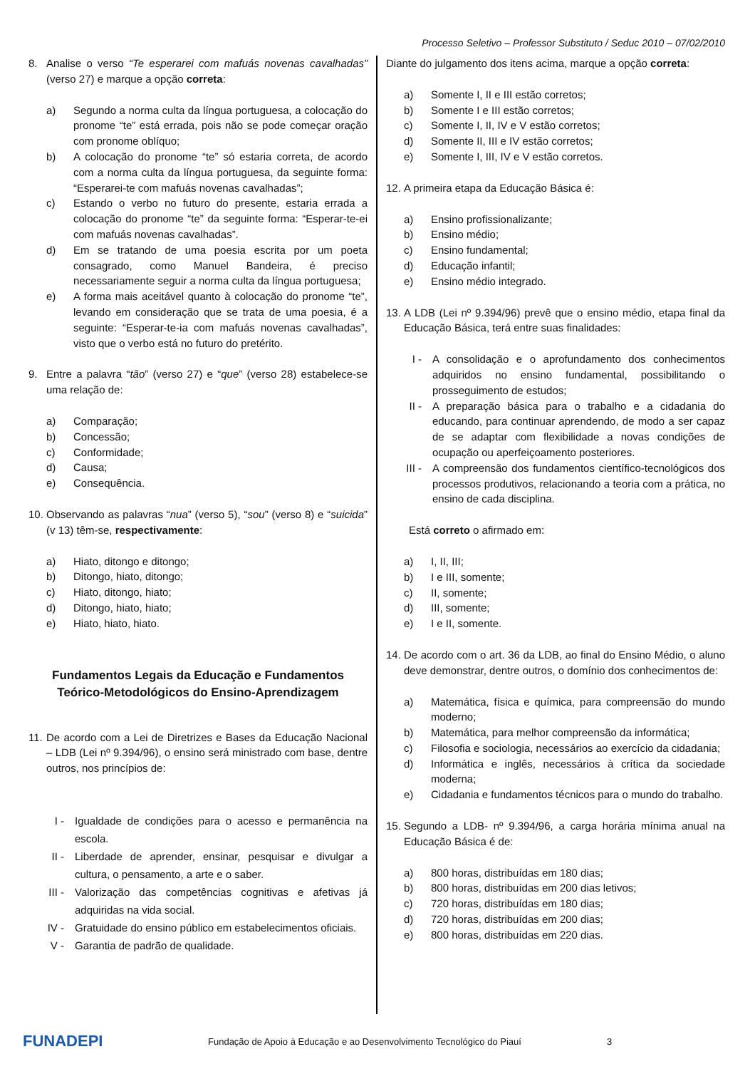Processo Seletivo – Professor Substituto / Seduc 2010 – 07/02/2010
8. Analise o verso “Te esperarei com mafuás novenas cavalhadas” (verso 27) e marque a opção correta:
a) Segundo a norma culta da língua portuguesa, a colocação do pronome “te” está errada, pois não se pode começar oração com pronome oblíquo;
b) A colocação do pronome “te” só estaria correta, de acordo com a norma culta da língua portuguesa, da seguinte forma: “Esperarei-te com mafuás novenas cavalhadas”;
c) Estando o verbo no futuro do presente, estaria errada a colocação do pronome “te” da seguinte forma: “Esperar-te-ei com mafuás novenas cavalhadas”.
d) Em se tratando de uma poesia escrita por um poeta consagrado, como Manuel Bandeira, é preciso necessariamente seguir a norma culta da língua portuguesa;
e) A forma mais aceitável quanto à colocação do pronome “te”, levando em consideração que se trata de uma poesia, é a seguinte: “Esperar-te-ia com mafuás novenas cavalhadas”, visto que o verbo está no futuro do pretérito.
9. Entre a palavra “tão” (verso 27) e “que” (verso 28) estabelece-se uma relação de:
a) Comparação;
b) Concessão;
c) Conformidade;
d) Causa;
e) Consequência.
10. Observando as palavras “nua” (verso 5), “sou” (verso 8) e “suicida” (v 13) têm-se, respectivamente:
a) Hiato, ditongo e ditongo;
b) Ditongo, hiato, ditongo;
c) Hiato, ditongo, hiato;
d) Ditongo, hiato, hiato;
e) Hiato, hiato, hiato.
Fundamentos Legais da Educação e Fundamentos Teórico-Metodológicos do Ensino-Aprendizagem
11. De acordo com a Lei de Diretrizes e Bases da Educação Nacional – LDB (Lei nº 9.394/96), o ensino será ministrado com base, dentre outros, nos princípios de:
I - Igualdade de condições para o acesso e permanência na escola.
II - Liberdade de aprender, ensinar, pesquisar e divulgar a cultura, o pensamento, a arte e o saber.
III - Valorização das competências cognitivas e afetivas já adquiridas na vida social.
IV - Gratuidade do ensino público em estabelecimentos oficiais.
V - Garantia de padrão de qualidade.
Diante do julgamento dos itens acima, marque a opção correta:
a) Somente I, II e III estão corretos;
b) Somente I e III estão corretos;
c) Somente I, II, IV e V estão corretos;
d) Somente II, III e IV estão corretos;
e) Somente I, III, IV e V estão corretos.
12. A primeira etapa da Educação Básica é:
a) Ensino profissionalizante;
b) Ensino médio;
c) Ensino fundamental;
d) Educação infantil;
e) Ensino médio integrado.
13. A LDB (Lei nº 9.394/96) prevê que o ensino médio, etapa final da Educação Básica, terá entre suas finalidades:
I - A consolidação e o aprofundamento dos conhecimentos adquiridos no ensino fundamental, possibilitando o prosseguimento de estudos;
II - A preparação básica para o trabalho e a cidadania do educando, para continuar aprendendo, de modo a ser capaz de se adaptar com flexibilidade a novas condições de ocupação ou aperfeiçoamento posteriores.
III - A compreensão dos fundamentos científico-tecnológicos dos processos produtivos, relacionando a teoria com a prática, no ensino de cada disciplina.
Está correto o afirmado em:
a) I, II, III;
b) I e III, somente;
c) II, somente;
d) III, somente;
e) I e II, somente.
14. De acordo com o art. 36 da LDB, ao final do Ensino Médio, o aluno deve demonstrar, dentre outros, o domínio dos conhecimentos de:
a) Matemática, física e química, para compreensão do mundo moderno;
b) Matemática, para melhor compreensão da informática;
c) Filosofia e sociologia, necessários ao exercício da cidadania;
d) Informática e inglês, necessários à crítica da sociedade moderna;
e) Cidadania e fundamentos técnicos para o mundo do trabalho.
15. Segundo a LDB- nº 9.394/96, a carga horária mínima anual na Educação Básica é de:
a) 800 horas, distribuídas em 180 dias;
b) 800 horas, distribuídas em 200 dias letivos;
c) 720 horas, distribuídas em 180 dias;
d) 720 horas, distribuídas em 200 dias;
e) 800 horas, distribuídas em 220 dias.
FUNADEPI Fundação de Apoio à Educação e ao Desenvolvimento Tecnológico do Piauí 3